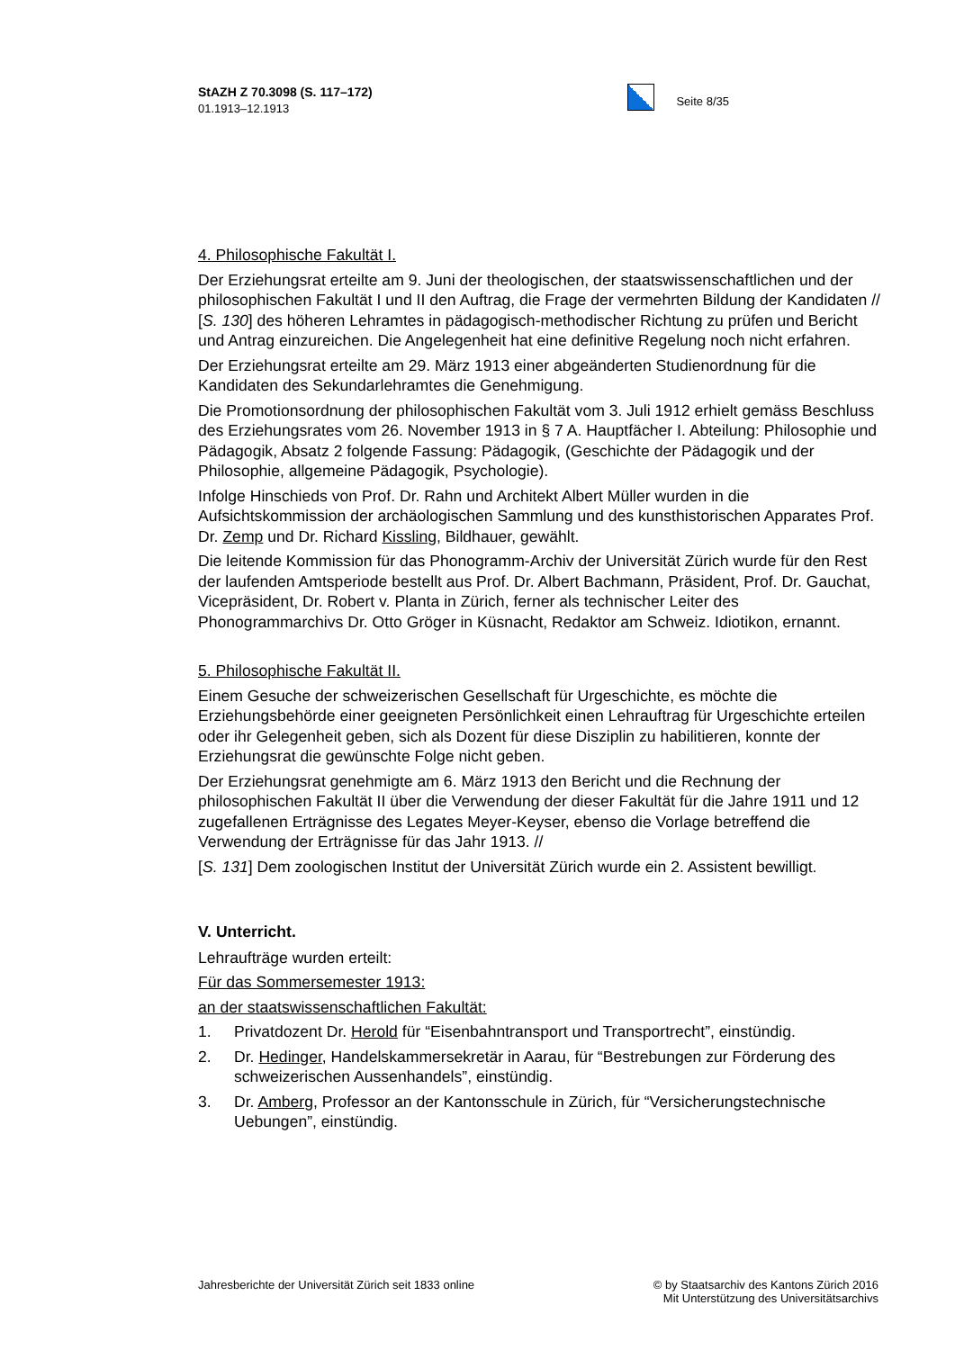StAZH Z 70.3098 (S. 117–172)
01.1913–12.1913
Seite 8/35
4. Philosophische Fakultät I.
Der Erziehungsrat erteilte am 9. Juni der theologischen, der staatswissenschaftlichen und der philosophischen Fakultät I und II den Auftrag, die Frage der vermehrten Bildung der Kandidaten // [S. 130] des höheren Lehramtes in pädagogisch-methodischer Richtung zu prüfen und Bericht und Antrag einzureichen. Die Angelegenheit hat eine definitive Regelung noch nicht erfahren.
Der Erziehungsrat erteilte am 29. März 1913 einer abgeänderten Studienordnung für die Kandidaten des Sekundarlehramtes die Genehmigung.
Die Promotionsordnung der philosophischen Fakultät vom 3. Juli 1912 erhielt gemäss Beschluss des Erziehungsrates vom 26. November 1913 in § 7 A. Hauptfächer I. Abteilung: Philosophie und Pädagogik, Absatz 2 folgende Fassung: Pädagogik, (Geschichte der Pädagogik und der Philosophie, allgemeine Pädagogik, Psychologie).
Infolge Hinschieds von Prof. Dr. Rahn und Architekt Albert Müller wurden in die Aufsichtskommission der archäologischen Sammlung und des kunsthistorischen Apparates Prof. Dr. Zemp und Dr. Richard Kissling, Bildhauer, gewählt.
Die leitende Kommission für das Phonogramm-Archiv der Universität Zürich wurde für den Rest der laufenden Amtsperiode bestellt aus Prof. Dr. Albert Bachmann, Präsident, Prof. Dr. Gauchat, Vicepräsident, Dr. Robert v. Planta in Zürich, ferner als technischer Leiter des Phonogrammarchivs Dr. Otto Gröger in Küsnacht, Redaktor am Schweiz. Idiotikon, ernannt.
5. Philosophische Fakultät II.
Einem Gesuche der schweizerischen Gesellschaft für Urgeschichte, es möchte die Erziehungsbehörde einer geeigneten Persönlichkeit einen Lehrauftrag für Urgeschichte erteilen oder ihr Gelegenheit geben, sich als Dozent für diese Disziplin zu habilitieren, konnte der Erziehungsrat die gewünschte Folge nicht geben.
Der Erziehungsrat genehmigte am 6. März 1913 den Bericht und die Rechnung der philosophischen Fakultät II über die Verwendung der dieser Fakultät für die Jahre 1911 und 12 zugefallenen Erträgnisse des Legates Meyer-Keyser, ebenso die Vorlage betreffend die Verwendung der Erträgnisse für das Jahr 1913. //
[S. 131] Dem zoologischen Institut der Universität Zürich wurde ein 2. Assistent bewilligt.
V. Unterricht.
Lehraufträge wurden erteilt:
Für das Sommersemester 1913:
an der staatswissenschaftlichen Fakultät:
1. Privatdozent Dr. Herold für “Eisenbahntransport und Transportrecht”, einstündig.
2. Dr. Hedinger, Handelskammersekretär in Aarau, für “Bestrebungen zur Förderung des schweizerischen Aussenhandels”, einstündig.
3. Dr. Amberg, Professor an der Kantonsschule in Zürich, für “Versicherungstechnische Uebungen”, einstündig.
Jahresberichte der Universität Zürich seit 1833 online
© by Staatsarchiv des Kantons Zürich 2016
Mit Unterstützung des Universitätsarchivs